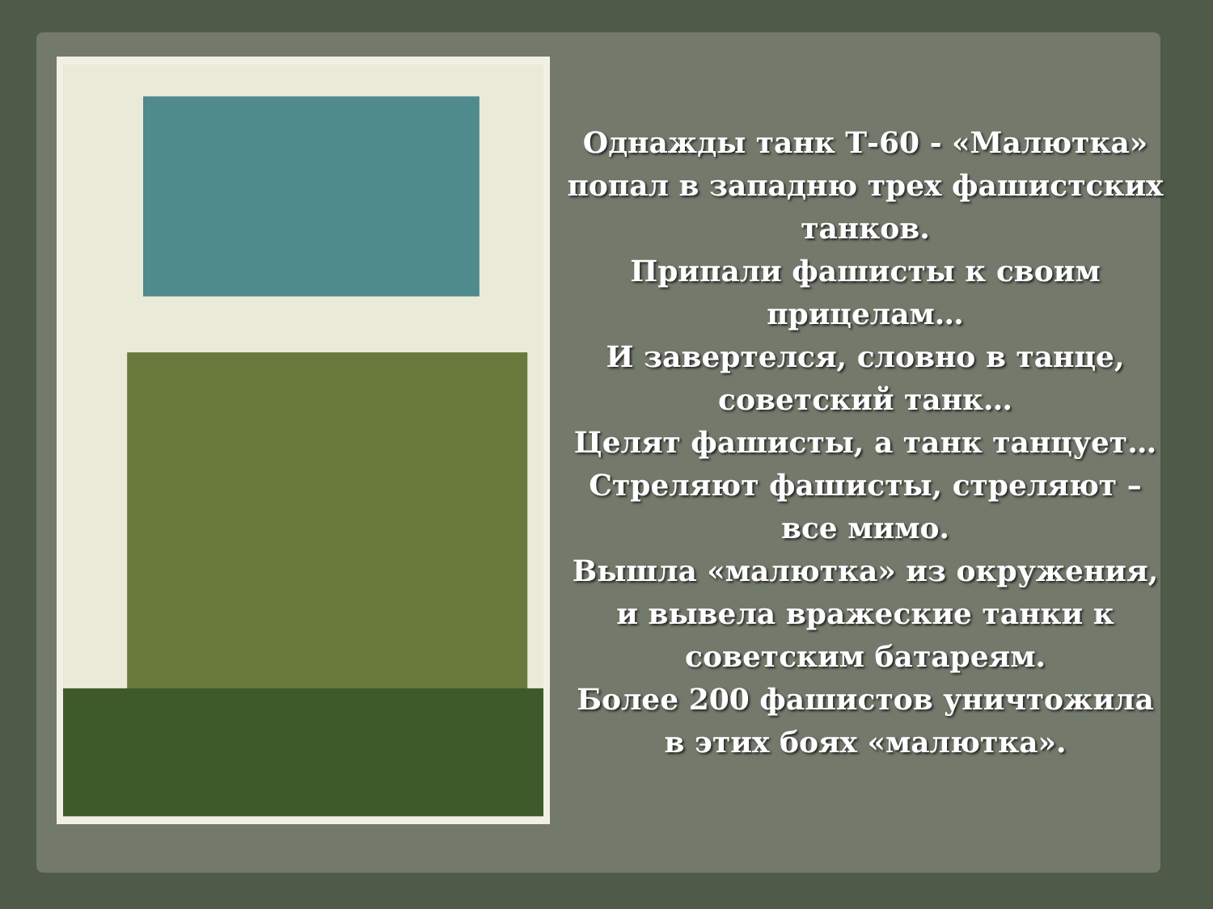Однажды танк Т-60 - «Малютка» попал в западню трех фашистских танков.
Припали фашисты к своим прицелам…
И завертелся, словно в танце, советский танк…
Целят фашисты, а танк танцует…
Стреляют фашисты, стреляют – все мимо.
Вышла «малютка» из окружения, и вывела вражеские танки к советским батареям.
Более 200 фашистов уничтожила в этих боях «малютка».